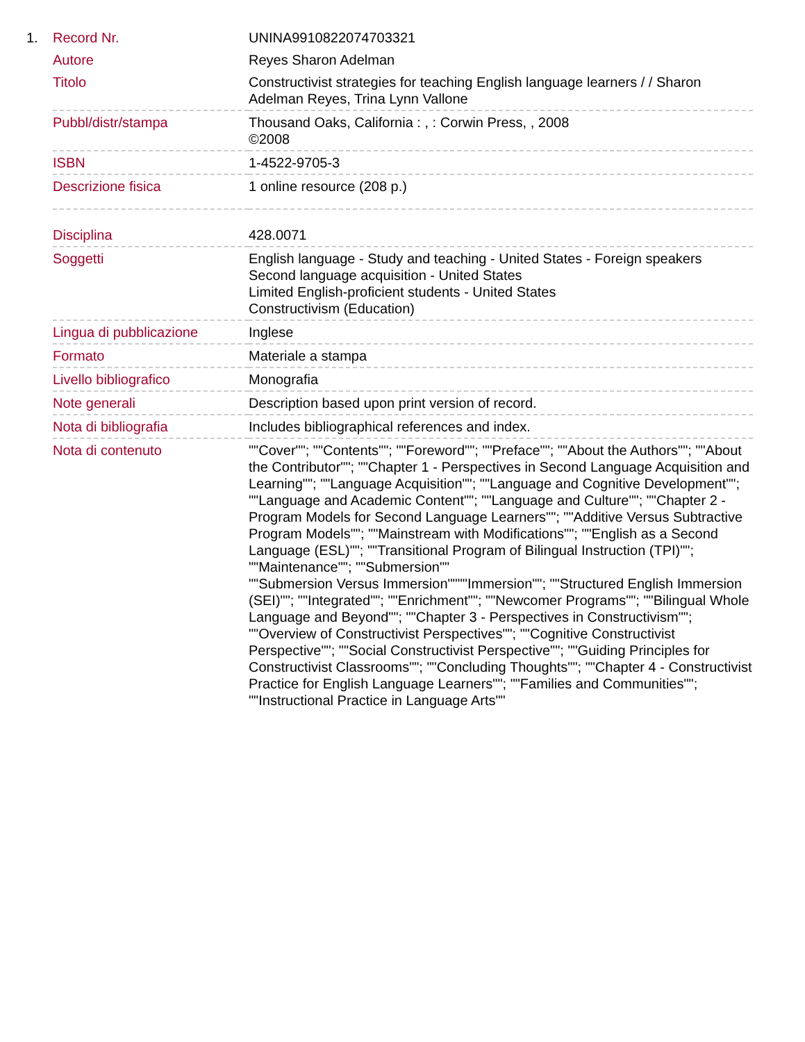1.
| Record Nr. | UNINA9910822074703321 |
| Autore | Reyes Sharon Adelman |
| Titolo | Constructivist strategies for teaching English language learners / / Sharon Adelman Reyes, Trina Lynn Vallone |
| Pubbl/distr/stampa | Thousand Oaks, California : , : Corwin Press, , 2008 ©2008 |
| ISBN | 1-4522-9705-3 |
| Descrizione fisica | 1 online resource (208 p.) |
| Disciplina | 428.0071 |
| Soggetti | English language - Study and teaching - United States - Foreign speakers Second language acquisition - United States Limited English-proficient students - United States Constructivism (Education) |
| Lingua di pubblicazione | Inglese |
| Formato | Materiale a stampa |
| Livello bibliografico | Monografia |
| Note generali | Description based upon print version of record. |
| Nota di bibliografia | Includes bibliographical references and index. |
| Nota di contenuto | ""Cover""; ""Contents""; ""Foreword""; ""Preface""; ""About the Authors""; ""About the Contributor""; ""Chapter 1 - Perspectives in Second Language Acquisition and Learning""; ""Language Acquisition""; ""Language and Cognitive Development""; ""Language and Academic Content""; ""Language and Culture""; ""Chapter 2 - Program Models for Second Language Learners""; ""Additive Versus Subtractive Program Models""; ""Mainstream with Modifications""; ""English as a Second Language (ESL)""; ""Transitional Program of Bilingual Instruction (TPI)""; ""Maintenance""; ""Submersion"" ""Submersion Versus Immersion""""Immersion""; ""Structured English Immersion (SEI)""; ""Integrated""; ""Enrichment""; ""Newcomer Programs""; ""Bilingual Whole Language and Beyond""; ""Chapter 3 - Perspectives in Constructivism""; ""Overview of Constructivist Perspectives""; ""Cognitive Constructivist Perspective""; ""Social Constructivist Perspective""; ""Guiding Principles for Constructivist Classrooms""; ""Concluding Thoughts""; ""Chapter 4 - Constructivist Practice for English Language Learners""; ""Families and Communities""; ""Instructional Practice in Language Arts"" |